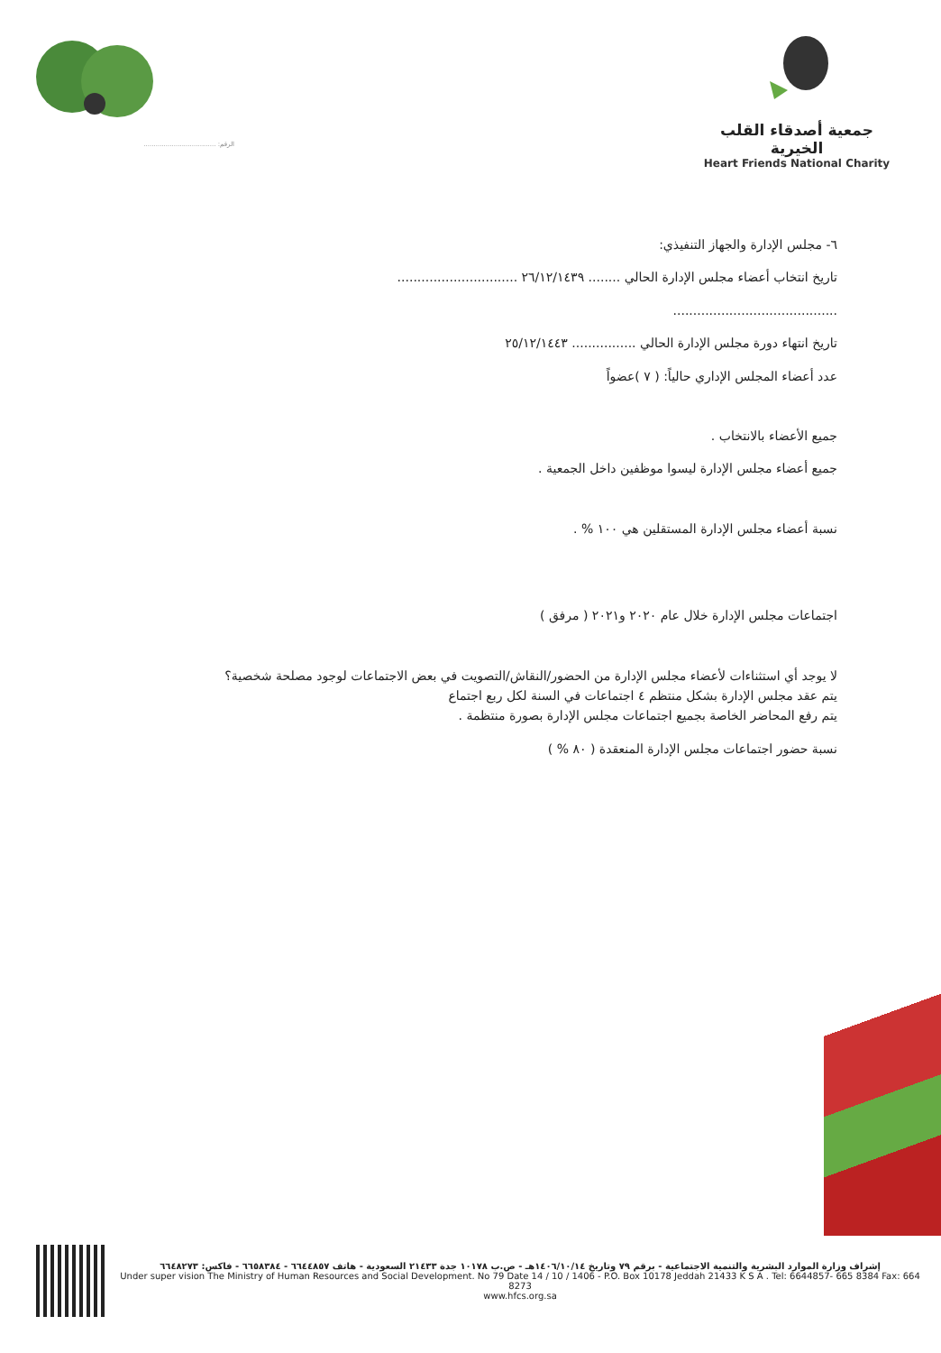الرقم: ....................................
جمعية أصدقاء القلب الخيرية
Heart Friends National Charity
٦- مجلس الإدارة والجهاز التنفيذي:
تاريخ انتخاب أعضاء مجلس الإدارة الحالي ........ ٢٦/١٢/١٤٣٩ ..............................
.........................................
تاريخ انتهاء دورة مجلس الإدارة الحالي ................ ٢٥/١٢/١٤٤٣
عدد أعضاء المجلس الإداري حالياً: ( ٧ )عضواً
جميع الأعضاء بالانتخاب .
جميع أعضاء مجلس الإدارة ليسوا موظفين داخل الجمعية .
نسبة أعضاء مجلس الإدارة المستقلين هي ١٠٠ % .
اجتماعات مجلس الإدارة خلال عام ٢٠٢٠ و٢٠٢١ ( مرفق )
لا يوجد أي استثناءات لأعضاء مجلس الإدارة من الحضور/النقاش/التصويت في بعض الاجتماعات لوجود مصلحة شخصية؟
يتم عقد مجلس الإدارة بشكل منتظم ٤ اجتماعات في السنة لكل ربع اجتماع
يتم رفع المحاضر الخاصة بجميع اجتماعات مجلس الإدارة بصورة منتظمة .
نسبة حضور اجتماعات مجلس الإدارة المنعقدة ( ٨٠ % )
إشراف وزارة الموارد البشرية والتنمية الاجتماعية - برقم ٧٩ وتاريخ ١٤٠٦/١٠/١٤هـ - ص.ب ١٠١٧٨ جدة ٢١٤٣٣ السعودية - هاتف ٦٦٤٤٨٥٧ - ٦٦٥٨٣٨٤ - فاكس: ٦٦٤٨٢٧٣
Under super vision The Ministry of Human Resources and Social Development. No 79 Date 14 / 10 / 1406 - P.O. Box 10178 Jeddah 21433 K S A . Tel: 6644857- 665 8384 Fax: 664 8273
www.hfcs.org.sa